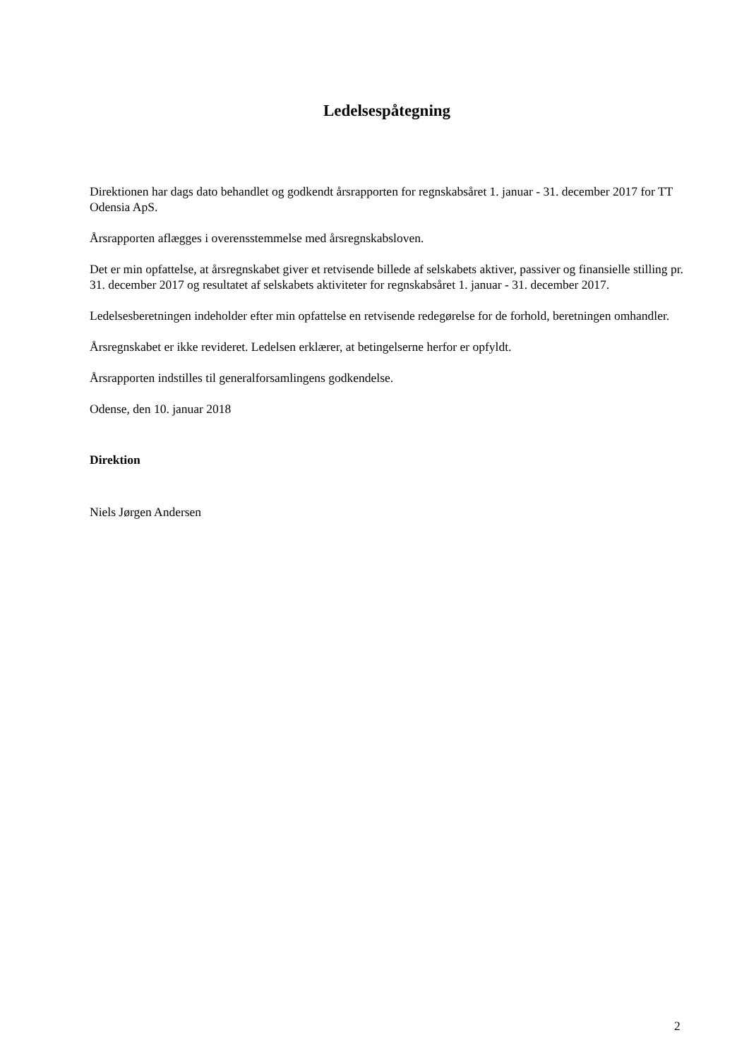Ledelsespåtegning
Direktionen har dags dato behandlet og godkendt årsrapporten for regnskabsåret 1. januar - 31. december 2017 for TT Odensia ApS.
Årsrapporten aflægges i overensstemmelse med årsregnskabsloven.
Det er min opfattelse, at årsregnskabet giver et retvisende billede af selskabets aktiver, passiver og finansielle stilling pr. 31. december 2017 og resultatet af selskabets aktiviteter for regnskabsåret 1. januar - 31. december 2017.
Ledelsesberetningen indeholder efter min opfattelse en retvisende redegørelse for de forhold, beretningen omhandler.
Årsregnskabet er ikke revideret. Ledelsen erklærer, at betingelserne herfor er opfyldt.
Årsrapporten indstilles til generalforsamlingens godkendelse.
Odense, den 10. januar 2018
Direktion
Niels Jørgen Andersen
2